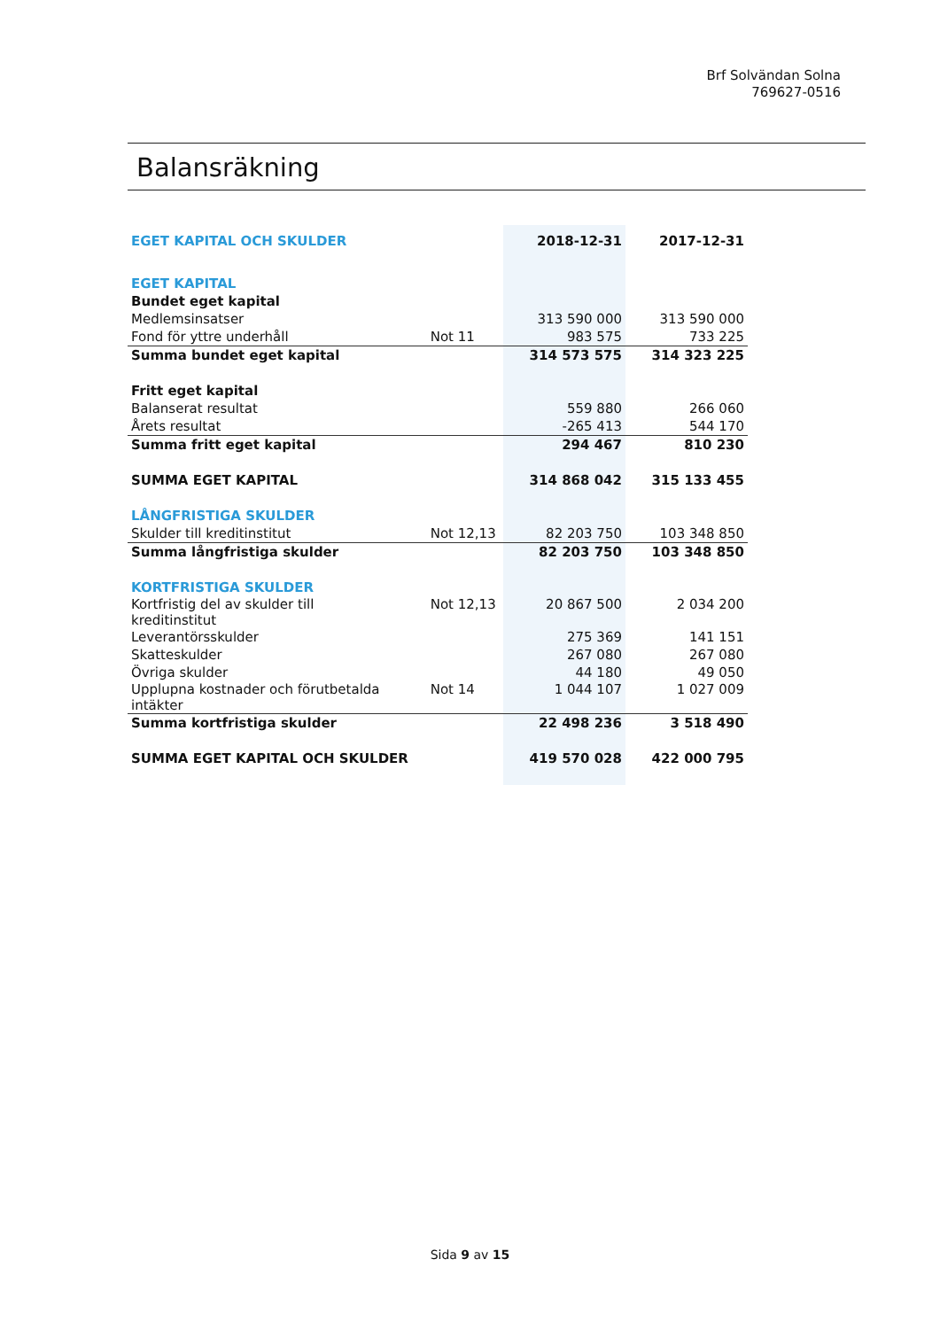Brf Solvändan Solna
769627-0516
Balansräkning
| EGET KAPITAL OCH SKULDER | | 2018-12-31 | 2017-12-31 |
| --- | --- | --- | --- |
| EGET KAPITAL | | | |
| Bundet eget kapital | | | |
| Medlemsinsatser | | 313 590 000 | 313 590 000 |
| Fond för yttre underhåll | Not 11 | 983 575 | 733 225 |
| Summa bundet eget kapital | | 314 573 575 | 314 323 225 |
| Fritt eget kapital | | | |
| Balanserat resultat | | 559 880 | 266 060 |
| Årets resultat | | -265 413 | 544 170 |
| Summa fritt eget kapital | | 294 467 | 810 230 |
| SUMMA EGET KAPITAL | | 314 868 042 | 315 133 455 |
| LÅNGFRISTIGA SKULDER | | | |
| Skulder till kreditinstitut | Not 12,13 | 82 203 750 | 103 348 850 |
| Summa långfristiga skulder | | 82 203 750 | 103 348 850 |
| KORTFRISTIGA SKULDER | | | |
| Kortfristig del av skulder till kreditinstitut | Not 12,13 | 20 867 500 | 2 034 200 |
| Leverantörsskulder | | 275 369 | 141 151 |
| Skatteskulder | | 267 080 | 267 080 |
| Övriga skulder | | 44 180 | 49 050 |
| Upplupna kostnader och förutbetalda intäkter | Not 14 | 1 044 107 | 1 027 009 |
| Summa kortfristiga skulder | | 22 498 236 | 3 518 490 |
| SUMMA EGET KAPITAL OCH SKULDER | | 419 570 028 | 422 000 795 |
Sida 9 av 15